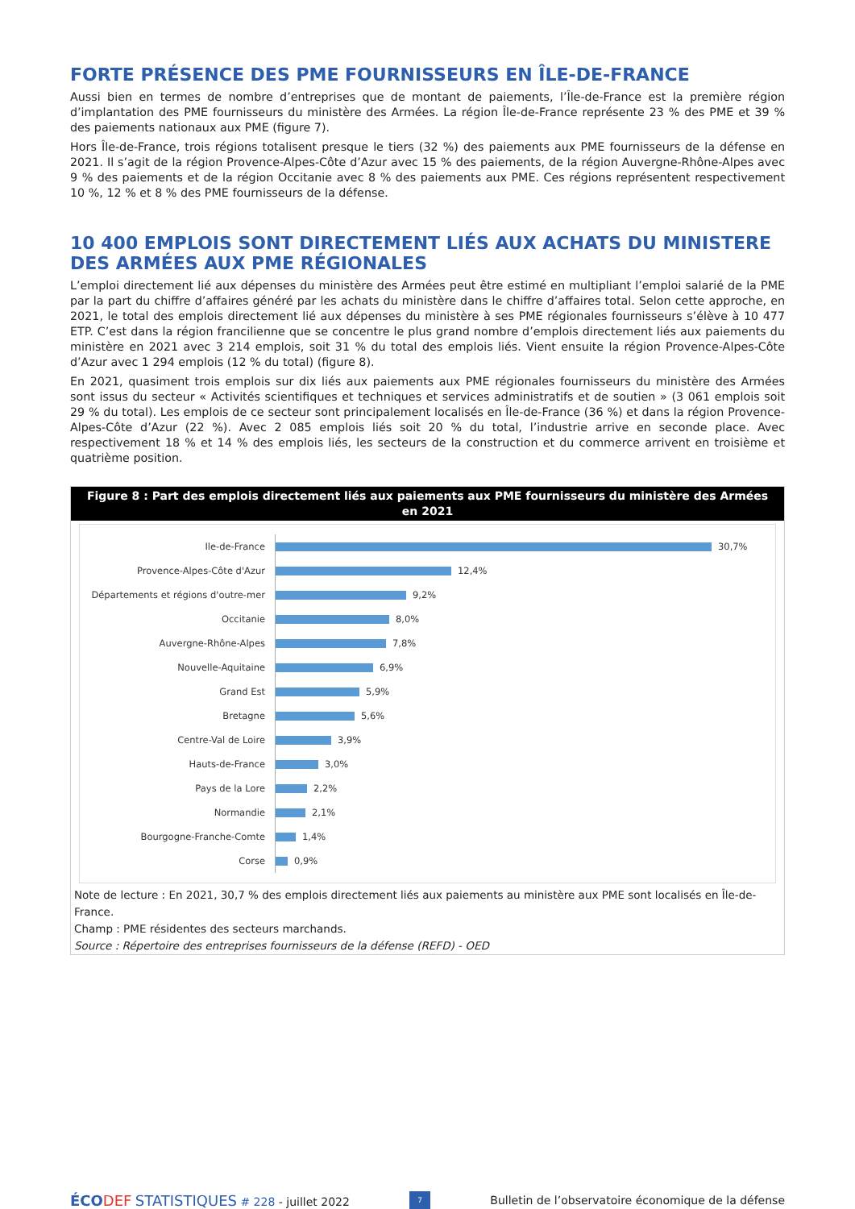FORTE PRÉSENCE DES PME FOURNISSEURS EN ÎLE-DE-FRANCE
Aussi bien en termes de nombre d’entreprises que de montant de paiements, l’Île-de-France est la première région d’implantation des PME fournisseurs du ministère des Armées. La région Île-de-France représente 23 % des PME et 39 % des paiements nationaux aux PME (figure 7).
Hors Île-de-France, trois régions totalisent presque le tiers (32 %) des paiements aux PME fournisseurs de la défense en 2021. Il s’agit de la région Provence-Alpes-Côte d’Azur avec 15 % des paiements, de la région Auvergne-Rhône-Alpes avec 9 % des paiements et de la région Occitanie avec 8 % des paiements aux PME. Ces régions représentent respectivement 10 %, 12 % et 8 % des PME fournisseurs de la défense.
10 400 EMPLOIS SONT DIRECTEMENT LIÉS AUX ACHATS DU MINISTERE DES ARMÉES AUX PME RÉGIONALES
L’emploi directement lié aux dépenses du ministère des Armées peut être estimé en multipliant l’emploi salarié de la PME par la part du chiffre d’affaires généré par les achats du ministère dans le chiffre d’affaires total. Selon cette approche, en 2021, le total des emplois directement lié aux dépenses du ministère à ses PME régionales fournisseurs s’élève à 10 477 ETP. C’est dans la région francilienne que se concentre le plus grand nombre d’emplois directement liés aux paiements du ministère en 2021 avec 3 214 emplois, soit 31 % du total des emplois liés. Vient ensuite la région Provence-Alpes-Côte d’Azur avec 1 294 emplois (12 % du total) (figure 8).
En 2021, quasiment trois emplois sur dix liés aux paiements aux PME régionales fournisseurs du ministère des Armées sont issus du secteur « Activités scientifiques et techniques et services administratifs et de soutien » (3 061 emplois soit 29 % du total). Les emplois de ce secteur sont principalement localisés en Île-de-France (36 %) et dans la région Provence-Alpes-Côte d’Azur (22 %). Avec 2 085 emplois liés soit 20 % du total, l’industrie arrive en seconde place. Avec respectivement 18 % et 14 % des emplois liés, les secteurs de la construction et du commerce arrivent en troisième et quatrième position.
Figure 8 : Part des emplois directement liés aux paiements aux PME fournisseurs du ministère des Armées en 2021
Ile-de-France
30,7%
Provence-Alpes-Côte d'Azur
12,4%
Départements et régions d'outre-mer
9,2%
Occitanie
8,0%
Auvergne-Rhône-Alpes
7,8%
Nouvelle-Aquitaine
6,9%
Grand Est
5,9%
Bretagne
5,6%
Centre-Val de Loire
3,9%
Hauts-de-France
3,0%
Pays de la Lore
2,2%
Normandie
2,1%
Bourgogne-Franche-Comte
1,4%
Corse
0,9%
Note de lecture : En 2021, 30,7 % des emplois directement liés aux paiements au ministère aux PME sont localisés en Île-de-France.
Champ : PME résidentes des secteurs marchands.
Source : Répertoire des entreprises fournisseurs de la défense (REFD) - OED
ÉCO DEF STATISTIQUES # 228 - juillet 2022
7
Bulletin de l’observatoire économique de la défense